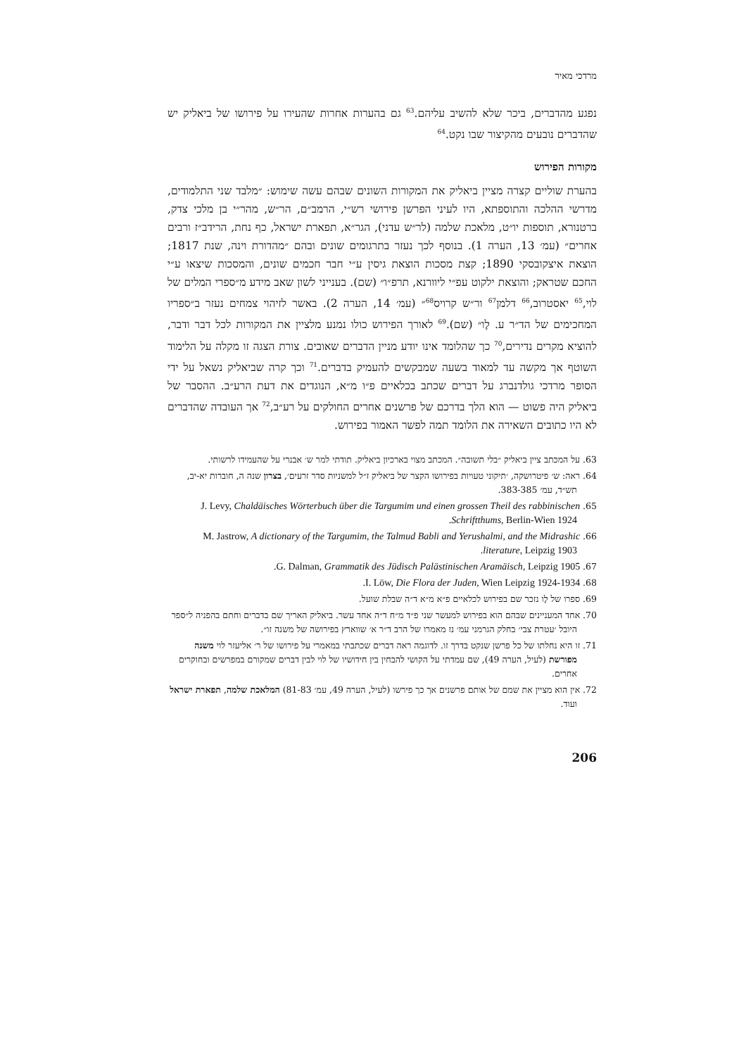מרדכי מאיר
נפגע מהדברים, ביכר שלא להשיב עליהם.<sup>63</sup> גם בהערות אחרות שהעירו על פירושו של ביאליק יש שהדברים נובעים מהקיצור שבו נקט.<sup>64</sup>
מקורות הפירוש
בהערת שוליים קצרה מציין ביאליק את המקורות השונים שבהם עשה שימוש: ״מלבד שני התלמודים, מדרשי ההלכה והתוספתא, היו לעיני הפרשן פירושי רש״י, הרמב״ם, הר״ש, מהר״י בן מלכי צדק, ברטנורא, תוספות יו״ט, מלאכת שלמה (לר״ש עדני), הגר״א, תפארת ישראל, כף נחת, הרידב״ז ורבים אחרים״ (עמ׳ 13, הערה 1). בנוסף לכך נעזר בתרגומים שונים ובהם ״מהדורת וינה, שנת 1817; הוצאת איצקובסקי 1890; קצת מסכות הוצאת גיסין ע״י חבר חכמים שונים, והמסכות שיצאו ע״י החכם שטראק; והוצאת ילקוט עפ״י ליוורנא, תרפ״ו״ (שם). בענייני לשון שאב מידע מ״ספרי המלים של לוי,<sup>65</sup> יאסטרוב,<sup>66</sup> דלמן<sup>67</sup> ור״ש קרויס<sup>68</sup>״ (עמ׳ 14, הערה 2). באשר לזיהוי צמחים נעזר ב״ספריו המחכימים של הד״ר ע. לֶו״ (שם).<sup>69</sup> לאורך הפירוש כולו נמנע מלציין את המקורות לכל דבר ודבר, להוציא מקרים נדירים,<sup>70</sup> כך שהלומד אינו יודע מניין הדברים שאובים. צורת הצגה זו מקלה על הלימוד השוטף אך מקשה עד למאוד בשעה שמבקשים להעמיק בדברים.<sup>71</sup> וכך קרה שביאליק נשאל על ידי הסופר מרדכי גולדנברג על דברים שכתב בכלאיים פ״ו מ״א, הנוגדים את דעת הרע״ב. ההסבר של ביאליק היה פשוט — הוא הלך בדרכם של פרשנים אחרים החולקים על רע״ב,<sup>72</sup> אך העובדה שהדברים לא היו כתובים השאירה את הלומד תמה לפשר האמור בפירוש.
63. על המכתב ציין ביאליק ״בלי תשובה״. המכתב מצוי בארכיון ביאליק. תודתי למר ש׳ אבנרי על שהעמידו לרשותי.
64. ראה: ש׳ פיטרושקה, ׳תיקוני טעויות בפירושו הקצר של ביאליק ז״ל למשניות סדר זרעים׳, בצרון שנה ה, חוברות יא-יב, תש״ד, עמ׳ 383-385.
65. J. Levy, Chaldäisches Wörterbuch über die Targumim und einen grossen Theil des rabbinischen Schriftthums, Berlin-Wien 1924.
66. M. Jastrow, A dictionary of the Targumim, the Talmud Babli and Yerushalmi, and the Midrashic literature, Leipzig 1903.
67. G. Dalman, Grammatik des Jüdisch Palästinischen Aramäisch, Leipzig 1905.
68. I. Löw, Die Flora der Juden, Wien Leipzig 1924-1934.
69. ספרו של לֶו נזכר שם בפירוש לכלאיים פ״א מ״א ד״ה שבלת שועל.
70. אחד המעניינים שבהם הוא בפירוש למעשר שני פ״ד מ״ח ד״ה אחד עשר. ביאליק האריך שם בדברים וחתם בהפניה ל״ספר היובל ׳עטרת צבי׳ בחלק הגרמני עמ׳ נז מאמרו של הרב ד״ר א׳ שווארץ בפירושה של משנה זו״.
71. זו היא נחלתו של כל פרשן שנקט בדרך זו. לדוגמה ראה דברים שכתבתי במאמרי על פירושו של ר׳ אליעזר לוי משנה מפורשת (לעיל, הערה 49), שם עמדתי על הקושי להבחין בין חידושיו של לוי לבין דברים שמקורם במפרשים ובחוקרים אחרים.
72. אין הוא מציין את שמם של אותם פרשנים אך כך פירשו (לעיל, הערה 49, עמ׳ 81-83) המלאכת שלמה, תפארת ישראל ועוד.
206